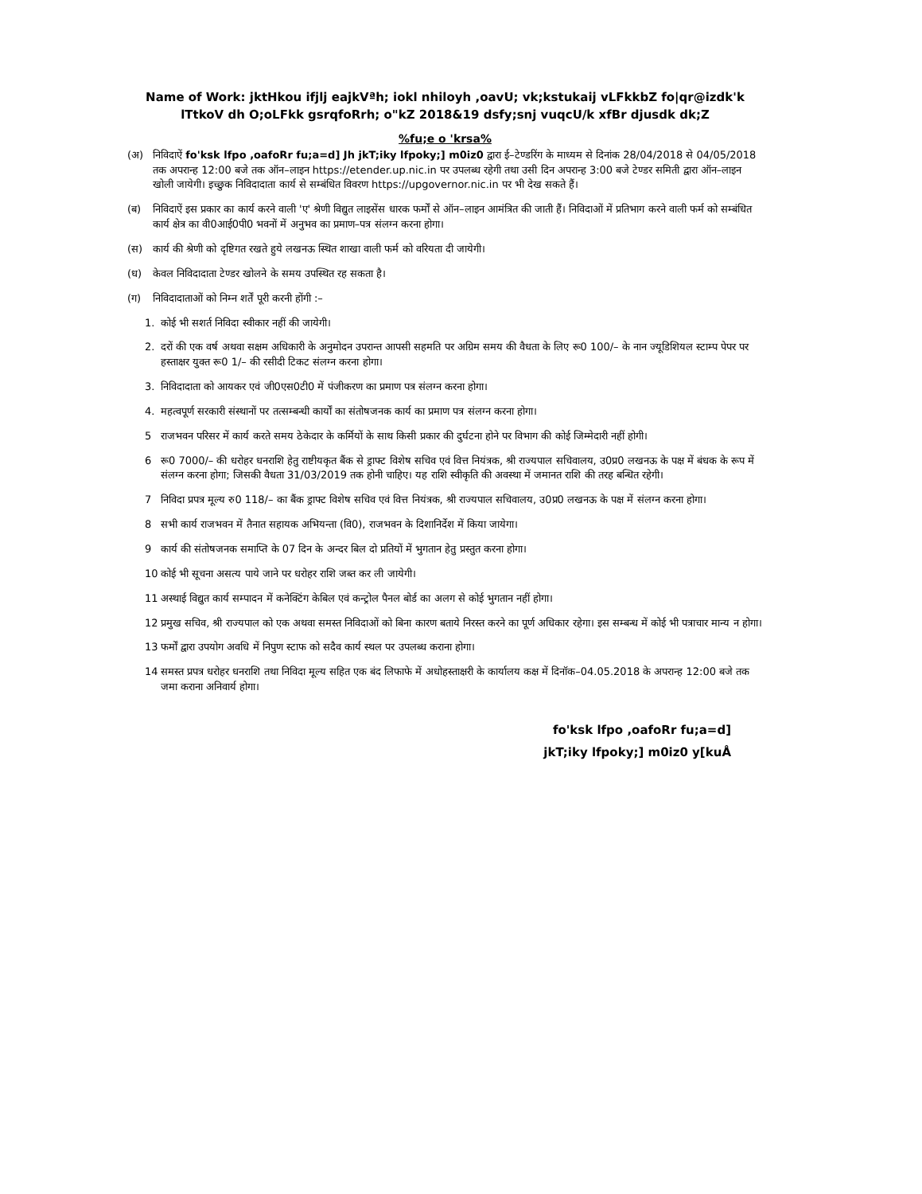Name of Work: jktHkou ifjlj eajkVªh; iokl nhiloyh ,oavU; vk;kstukaij vLFkkbZ fo|qr@izdk'k lTtkoV dh O;oLFkk gsrqfoRrh; o"kZ 2018&19 dsfy;snj vuqcU/k xfBr djusdk dk;Z
%fu;e o 'krsa%
(अ) निविदाऐं fo'ksk lfpo ,oafoRr fu;a=d] Jh jkT;iky lfpoky;] m0iz0 द्वारा ई–टेण्डरिंग के माध्यम से दिनांक 28/04/2018 से 04/05/2018 तक अपरान्ह 12:00 बजे तक ऑन–लाइन https://etender.up.nic.in पर उपलब्ध रहेगी तथा उसी दिन अपरान्ह 3:00 बजे टेण्डर समिती द्वारा ऑन–लाइन खोली जायेगी। इच्छुक निविदादाता कार्य से सम्बंधित विवरण https://upgovernor.nic.in पर भी देख सकते हैं।
(ब) निविदाऐं इस प्रकार का कार्य करने वाली 'ए' श्रेणी विद्युत लाइसेंस धारक फर्मों से ऑन–लाइन आमंत्रित की जाती हैं। निविदाओं में प्रतिभाग करने वाली फर्म को सम्बंधित कार्य क्षेत्र का वी0आई0पी0 भवनों में अनुभव का प्रमाण–पत्र संलग्न करना होगा।
(स) कार्य की श्रेणी को दृष्टिगत रखते हुये लखनऊ स्थित शाखा वाली फर्म को वरियता दी जायेगी।
(ध) केवल निविदादाता टेण्डर खोलने के समय उपस्थित रह सकता है।
(ग) निविदादाताओं को निम्न शर्तें पूरी करनी होंगी :–
1. कोई भी सशर्त निविदा स्वीकार नहीं की जायेगी।
2. दरों की एक वर्ष अथवा सक्षम अधिकारी के अनुमोदन उपरान्त आपसी सहमति पर अग्रिम समय की वैधता के लिए रू0 100/– के नान ज्यूडिशियल स्टाम्प पेपर पर हस्ताक्षर युक्त रू0 1/– की रसीदी टिकट संलग्न करना होगा।
3. निविदादाता को आयकर एवं जी0एस0टी0 में पंजीकरण का प्रमाण पत्र संलग्न करना होगा।
4. महत्वपूर्ण सरकारी संस्थानों पर तत्सम्बन्धी कार्यों का संतोषजनक कार्य का प्रमाण पत्र संलग्न करना होगा।
5 राजभवन परिसर में कार्य करते समय ठेकेदार के कर्मियों के साथ किसी प्रकार की दुर्घटना होने पर विभाग की कोई जिम्मेदारी नहीं होगी।
6 रू0 7000/– की धरोहर धनराशि हेतु राष्टीयकृत बैंक से ड्राफ्ट विशेष सचिव एवं वित्त नियंत्रक, श्री राज्यपाल सचिवालय, उ0प्र0 लखनऊ के पक्ष में बंधक के रूप में संलग्न करना होगा; जिसकी वैधता 31/03/2019 तक होनी चाहिए। यह राशि स्वीकृति की अवस्था में जमानत राशि की तरह बन्धित रहेगी।
7 निविदा प्रपत्र मूल्य रु0 118/– का बैंक ड्राफ्ट विशेष सचिव एवं वित्त नियंत्रक, श्री राज्यपाल सचिवालय, उ0प्र0 लखनऊ के पक्ष में संलग्न करना होगा।
8 सभी कार्य राजभवन में तैनात सहायक अभियन्ता (वि0), राजभवन के दिशानिर्देश में किया जायेगा।
9 कार्य की संतोषजनक समाप्ति के 07 दिन के अन्दर बिल दो प्रतियों में भुगतान हेतु प्रस्तुत करना होगा।
10 कोई भी सूचना असत्य पाये जाने पर धरोहर राशि जब्त कर ली जायेगी।
11 अस्थाई विद्युत कार्य सम्पादन में कनेक्टिंग केबिल एवं कन्ट्रोल पैनल बोर्ड का अलग से कोई भुगतान नहीं होगा।
12 प्रमुख सचिव, श्री राज्यपाल को एक अथवा समस्त निविदाओं को बिना कारण बताये निरस्त करने का पूर्ण अधिकार रहेगा। इस सम्बन्ध में कोई भी पत्राचार मान्य न होगा।
13 फर्मों द्वारा उपयोग अवधि में निपुण स्टाफ को सदैव कार्य स्थल पर उपलब्ध कराना होगा।
14 समस्त प्रपत्र धरोहर धनराशि तथा निविदा मूल्य सहित एक बंद लिफाफे में अधोहस्ताक्षरी के कार्यालय कक्ष में दिनॉक–04.05.2018 के अपरान्ह 12:00 बजे तक जमा कराना अनिवार्य होगा।
fo'ksk lfpo ,oafoRr fu;a=d]
jkT;iky lfpoky;] m0iz0 y[kuÅ